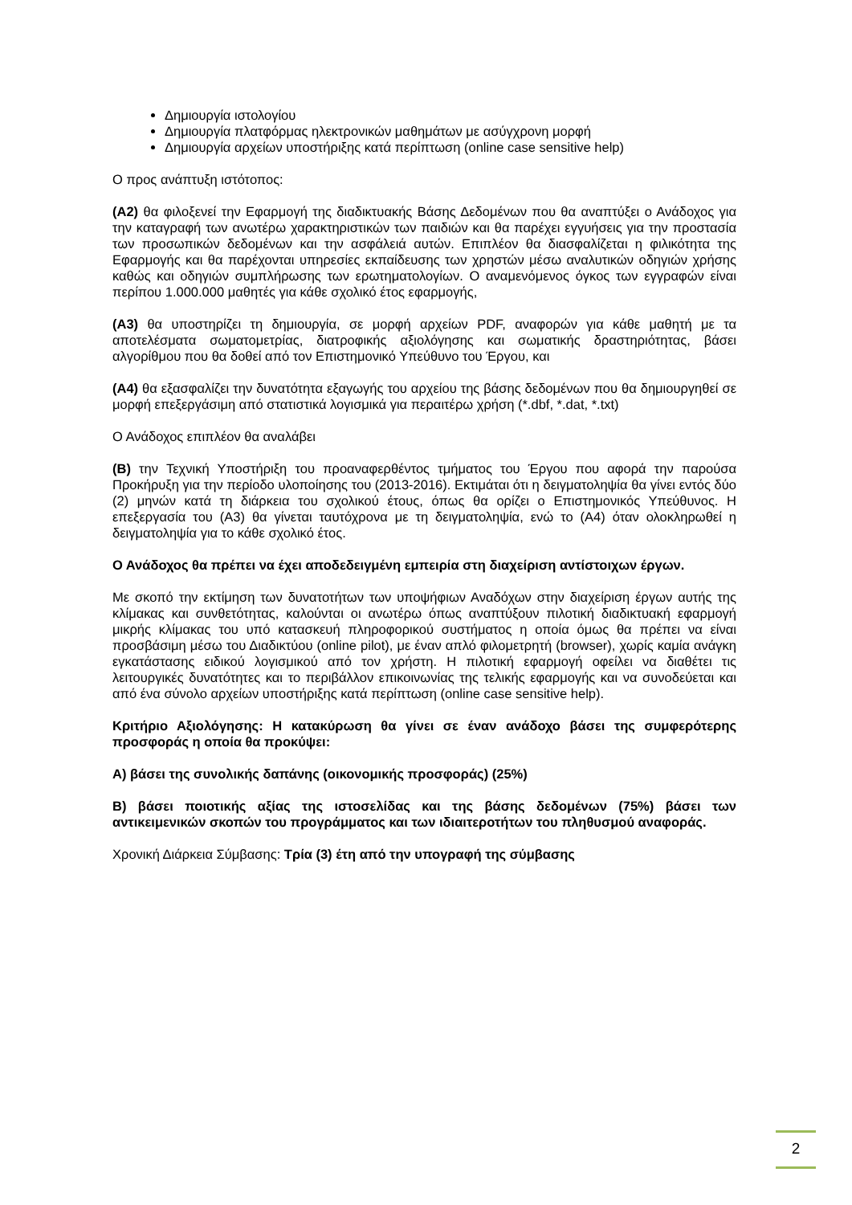Δημιουργία ιστολογίου
Δημιουργία πλατφόρμας ηλεκτρονικών μαθημάτων με ασύγχρονη μορφή
Δημιουργία αρχείων υποστήριξης κατά περίπτωση (online case sensitive help)
Ο προς ανάπτυξη ιστότοπος:
(Α2) θα φιλοξενεί την Εφαρμογή της διαδικτυακής Βάσης Δεδομένων που θα αναπτύξει ο Ανάδοχος για την καταγραφή των ανωτέρω χαρακτηριστικών των παιδιών και θα παρέχει εγγυήσεις για την προστασία των προσωπικών δεδομένων και την ασφάλειά αυτών. Επιπλέον θα διασφαλίζεται η φιλικότητα της Εφαρμογής και θα παρέχονται υπηρεσίες εκπαίδευσης των χρηστών μέσω αναλυτικών οδηγιών χρήσης καθώς και οδηγιών συμπλήρωσης των ερωτηματολογίων. Ο αναμενόμενος όγκος των εγγραφών είναι περίπου 1.000.000 μαθητές για κάθε σχολικό έτος εφαρμογής,
(Α3) θα υποστηρίζει τη δημιουργία, σε μορφή αρχείων PDF, αναφορών για κάθε μαθητή με τα αποτελέσματα σωματομετρίας, διατροφικής αξιολόγησης και σωματικής δραστηριότητας, βάσει αλγορίθμου που θα δοθεί από τον Επιστημονικό Υπεύθυνο του Έργου, και
(Α4) θα εξασφαλίζει την δυνατότητα εξαγωγής του αρχείου της βάσης δεδομένων που θα δημιουργηθεί σε μορφή επεξεργάσιμη από στατιστικά λογισμικά για περαιτέρω χρήση (*.dbf, *.dat, *.txt)
Ο Ανάδοχος επιπλέον θα αναλάβει
(Β) την Τεχνική Υποστήριξη του προαναφερθέντος τμήματος του Έργου που αφορά την παρούσα Προκήρυξη για την περίοδο υλοποίησης του (2013-2016). Εκτιμάται ότι η δειγματοληψία θα γίνει εντός δύο (2) μηνών κατά τη διάρκεια του σχολικού έτους, όπως θα ορίζει ο Επιστημονικός Υπεύθυνος. Η επεξεργασία του (Α3) θα γίνεται ταυτόχρονα με τη δειγματοληψία, ενώ το (Α4) όταν ολοκληρωθεί η δειγματοληψία για το κάθε σχολικό έτος.
Ο Ανάδοχος θα πρέπει να έχει αποδεδειγμένη εμπειρία στη διαχείριση αντίστοιχων έργων.
Με σκοπό την εκτίμηση των δυνατοτήτων των υποψήφιων Αναδόχων στην διαχείριση έργων αυτής της κλίμακας και συνθετότητας, καλούνται οι ανωτέρω όπως αναπτύξουν πιλοτική διαδικτυακή εφαρμογή μικρής κλίμακας του υπό κατασκευή πληροφορικού συστήματος η οποία όμως θα πρέπει να είναι προσβάσιμη μέσω του Διαδικτύου (online pilot), με έναν απλό φιλομετρητή (browser), χωρίς καμία ανάγκη εγκατάστασης ειδικού λογισμικού από τον χρήστη. Η πιλοτική εφαρμογή οφείλει να διαθέτει τις λειτουργικές δυνατότητες και το περιβάλλον επικοινωνίας της τελικής εφαρμογής και να συνοδεύεται και από ένα σύνολο αρχείων υποστήριξης κατά περίπτωση (online case sensitive help).
Κριτήριο Αξιολόγησης: Η κατακύρωση θα γίνει σε έναν ανάδοχο βάσει της συμφερότερης προσφοράς η οποία θα προκύψει:
Α) βάσει της συνολικής δαπάνης (οικονομικής προσφοράς) (25%)
Β) βάσει ποιοτικής αξίας της ιστοσελίδας και της βάσης δεδομένων (75%) βάσει των αντικειμενικών σκοπών του προγράμματος και των ιδιαιτεροτήτων του πληθυσμού αναφοράς.
Χρονική Διάρκεια Σύμβασης: Τρία (3) έτη από την υπογραφή της σύμβασης
2